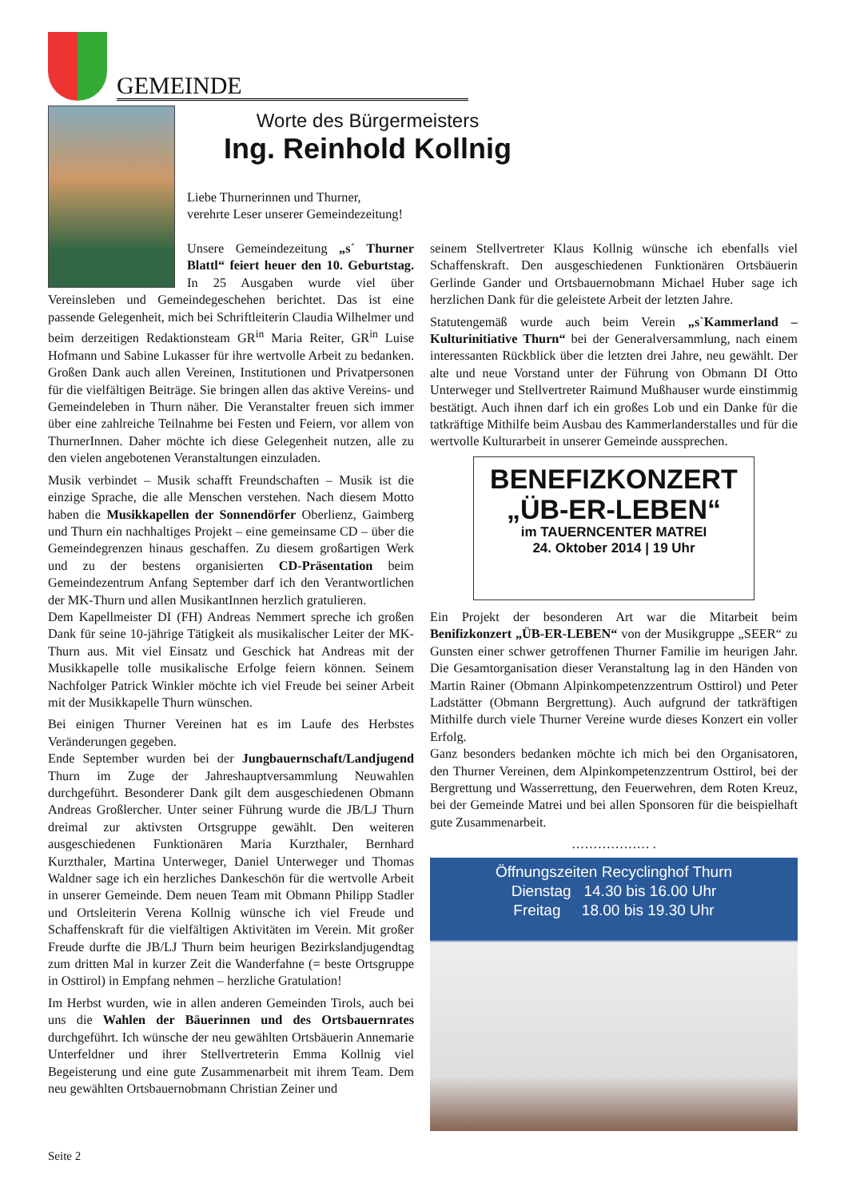GEMEINDE
Worte des Bürgermeisters
Ing. Reinhold Kollnig
Liebe Thurnerinnen und Thurner,
verehrte Leser unserer Gemeindezeitung!
Unsere Gemeindezeitung „s´ Thurner Blattl“ feiert heuer den 10. Geburtstag. In 25 Ausgaben wurde viel über Vereinsleben und Gemeindegeschehen berichtet. Das ist eine passende Gelegenheit, mich bei Schriftleiterin Claudia Wilhelmer und beim derzeitigen Redaktionsteam GR<sup>in</sup> Maria Reiter, GR<sup>in</sup> Luise Hofmann und Sabine Lukasser für ihre wertvolle Arbeit zu bedanken. Großen Dank auch allen Vereinen, Institutionen und Privatpersonen für die vielfältigen Beiträge. Sie bringen allen das aktive Vereins- und Gemeindeleben in Thurn näher. Die Veranstalter freuen sich immer über eine zahlreiche Teilnahme bei Festen und Feiern, vor allem von ThurnerInnen. Daher möchte ich diese Gelegenheit nutzen, alle zu den vielen angebotenen Veranstaltungen einzuladen.
Musik verbindet – Musik schafft Freundschaften – Musik ist die einzige Sprache, die alle Menschen verstehen. Nach diesem Motto haben die Musikkapellen der Sonnendörfer Oberlienz, Gaimberg und Thurn ein nachhaltiges Projekt – eine gemeinsame CD – über die Gemeindegrenzen hinaus geschaffen. Zu diesem großartigen Werk und zu der bestens organisierten CD-Präsentation beim Gemeindezentrum Anfang September darf ich den Verantwortlichen der MK-Thurn und allen MusikantInnen herzlich gratulieren.
Dem Kapellmeister DI (FH) Andreas Nemmert spreche ich großen Dank für seine 10-jährige Tätigkeit als musikalischer Leiter der MK-Thurn aus. Mit viel Einsatz und Geschick hat Andreas mit der Musikkapelle tolle musikalische Erfolge feiern können. Seinem Nachfolger Patrick Winkler möchte ich viel Freude bei seiner Arbeit mit der Musikkapelle Thurn wünschen.
Bei einigen Thurner Vereinen hat es im Laufe des Herbstes Veränderungen gegeben.
Ende September wurden bei der Jungbauernschaft/Landjugend Thurn im Zuge der Jahreshauptversammlung Neuwahlen durchgeführt. Besonderer Dank gilt dem ausgeschiedenen Obmann Andreas Großlercher. Unter seiner Führung wurde die JB/LJ Thurn dreimal zur aktivsten Ortsgruppe gewählt. Den weiteren ausgeschiedenen Funktionären Maria Kurzthaler, Bernhard Kurzthaler, Martina Unterweger, Daniel Unterweger und Thomas Waldner sage ich ein herzliches Dankeschön für die wertvolle Arbeit in unserer Gemeinde. Dem neuen Team mit Obmann Philipp Stadler und Ortsleiterin Verena Kollnig wünsche ich viel Freude und Schaffenskraft für die vielfältigen Aktivitäten im Verein. Mit großer Freude durfte die JB/LJ Thurn beim heurigen Bezirkslandjugendtag zum dritten Mal in kurzer Zeit die Wanderfahne (= beste Ortsgruppe in Osttirol) in Empfang nehmen – herzliche Gratulation!
Im Herbst wurden, wie in allen anderen Gemeinden Tirols, auch bei uns die Wahlen der Bäuerinnen und des Ortsbauernrates durchgeführt. Ich wünsche der neu gewählten Ortsbäuerin Annemarie Unterfeldner und ihrer Stellvertreterin Emma Kollnig viel Begeisterung und eine gute Zusammenarbeit mit ihrem Team. Dem neu gewählten Ortsbauernobmann Christian Zeiner und
seinem Stellvertreter Klaus Kollnig wünsche ich ebenfalls viel Schaffenskraft. Den ausgeschiedenen Funktionären Ortsbäuerin Gerlinde Gander und Ortsbauernobmann Michael Huber sage ich herzlichen Dank für die geleistete Arbeit der letzten Jahre.
Statutengemäß wurde auch beim Verein „s`Kammerland – Kulturinitiative Thurn“ bei der Generalversammlung, nach einem interessanten Rückblick über die letzten drei Jahre, neu gewählt. Der alte und neue Vorstand unter der Führung von Obmann DI Otto Unterweger und Stellvertreter Raimund Mußhauser wurde einstimmig bestätigt. Auch ihnen darf ich ein großes Lob und ein Danke für die tatkräftige Mithilfe beim Ausbau des Kammerlanderstalles und für die wertvolle Kulturarbeit in unserer Gemeinde aussprechen.
BENEFIZKONZERT
„ÜB-ER-LEBEN“
im TAUERNCENTER MATREI
24. Oktober 2014 | 19 Uhr
Ein Projekt der besonderen Art war die Mitarbeit beim Benifizkonzert „ÜB-ER-LEBEN“ von der Musikgruppe „SEER“ zu Gunsten einer schwer getroffenen Thurner Familie im heurigen Jahr. Die Gesamtorganisation dieser Veranstaltung lag in den Händen von Martin Rainer (Obmann Alpinkompetenzzentrum Osttirol) und Peter Ladstätter (Obmann Bergrettung). Auch aufgrund der tatkräftigen Mithilfe durch viele Thurner Vereine wurde dieses Konzert ein voller Erfolg.
Ganz besonders bedanken möchte ich mich bei den Organisatoren, den Thurner Vereinen, dem Alpinkompetenzzentrum Osttirol, bei der Bergrettung und Wasserrettung, den Feuerwehren, dem Roten Kreuz, bei der Gemeinde Matrei und bei allen Sponsoren für die beispielhaft gute Zusammenarbeit.
……………… .
Öffnungszeiten Recyclinghof Thurn
Dienstag 14.30 bis 16.00 Uhr
Freitag 18.00 bis 19.30 Uhr
Seite 2